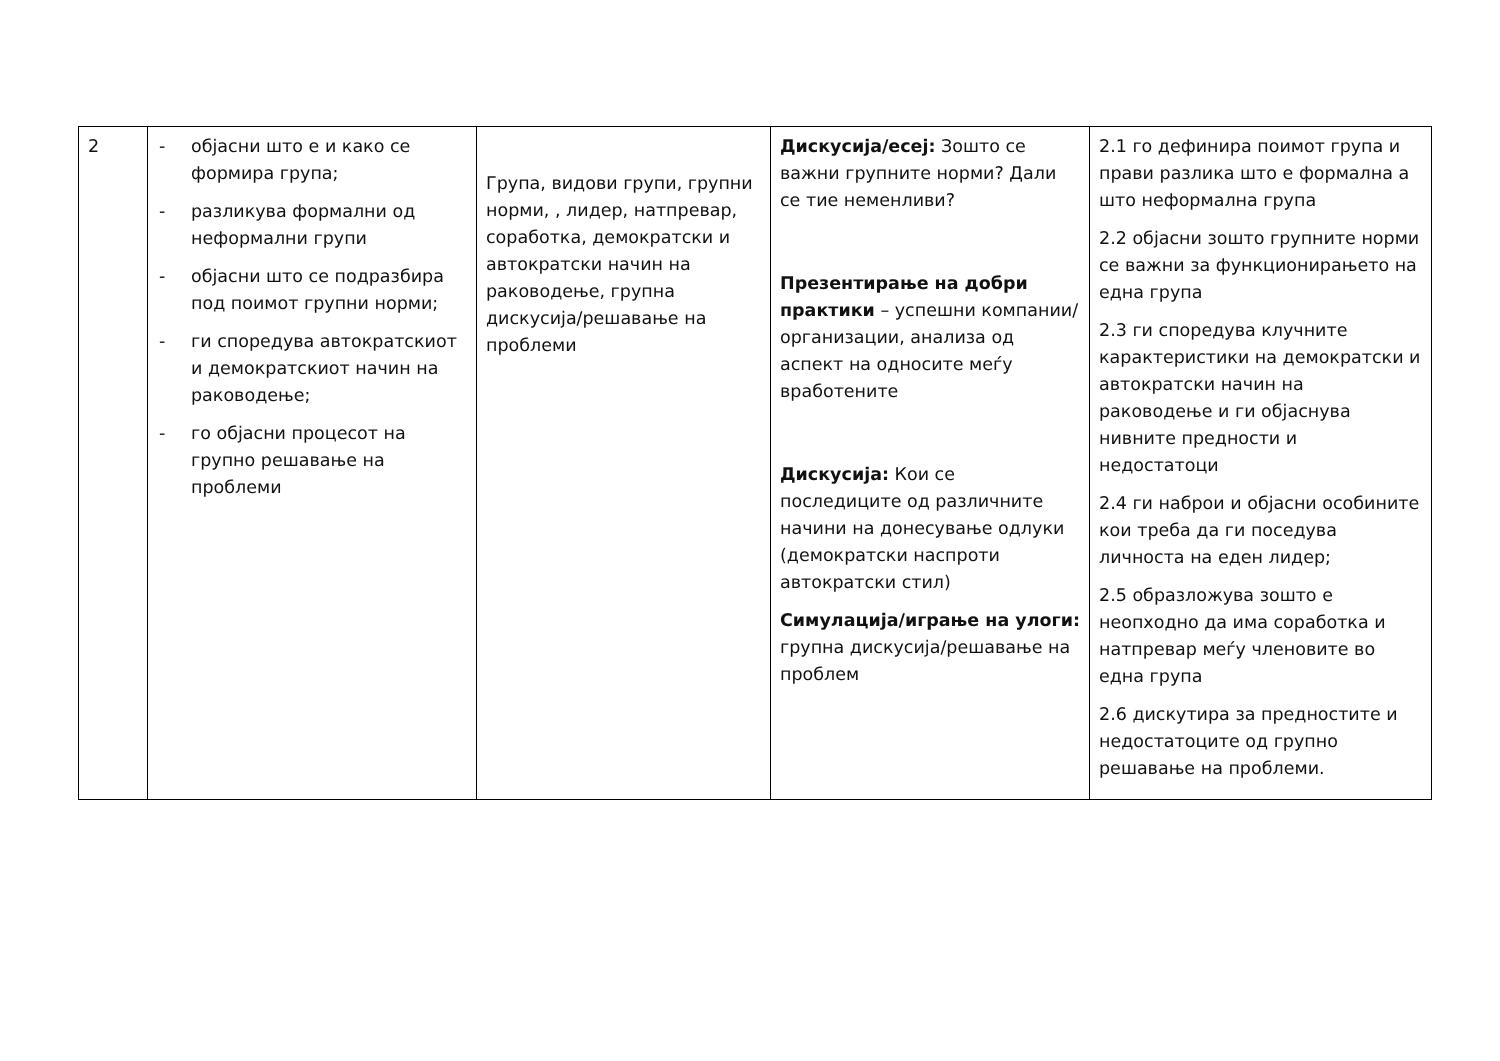| 2 | - објасни што е и како се формира група; - разликува формални од неформални групи - објасни што се подразбира под поимот групни норми; - ги споредува автократскиот и демократскиот начин на раководење; - го објасни процесот на групно решавање на проблеми | Група, видови групи, групни норми, , лидер, натпревар, соработка, демократски и автократски начин на раководење, групна дискусија/решавање на проблеми | Дискусија/есеј: Зошто се важни групните норми? Дали се тие неменливи? Презентирање на добри практики – успешни компании/организации, анализа од аспект на односите меѓу вработените Дискусија: Кои се последиците од различните начини на донесување одлуки (демократски наспроти автократски стил) Симулација/играње на улоги: групна дискусија/решавање на проблем | 2.1 го дефинира поимот група и прави разлика што е формална а што неформална група 2.2 објасни зошто групните норми се важни за функционирањето на една група 2.3 ги споредува клучните карактеристики на демократски и автократски начин на раководење и ги објаснува нивните предности и недостатоци 2.4 ги наброи и објасни особините кои треба да ги поседува личноста на еден лидер; 2.5 образложува зошто е неопходно да има соработка и натпревар меѓу членовите во една група 2.6 дискутира за предностите и недостатоците од групно решавање на проблеми. |